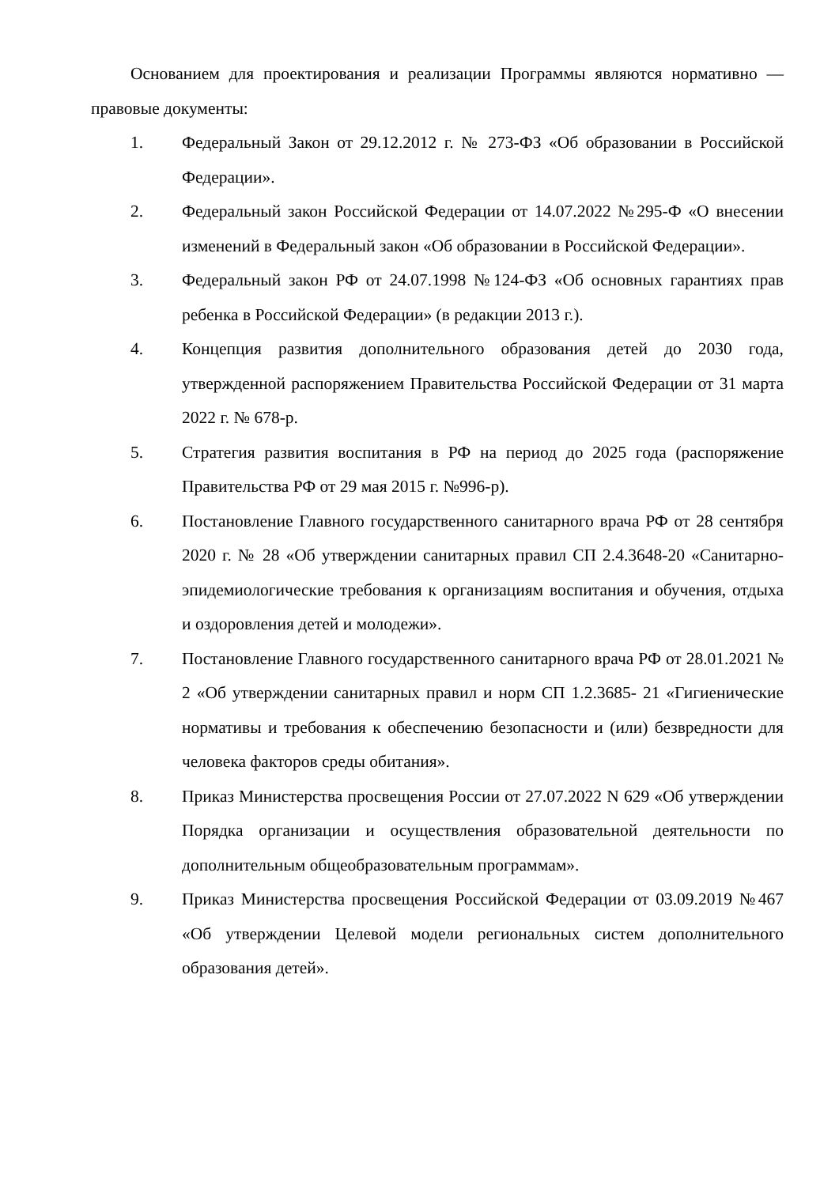Основанием для проектирования и реализации Программы являются нормативно — правовые документы:
1. Федеральный Закон от 29.12.2012 г. № 273-ФЗ «Об образовании в Российской Федерации».
2. Федеральный закон Российской Федерации от 14.07.2022 №295-Ф «О внесении изменений в Федеральный закон «Об образовании в Российской Федерации».
3. Федеральный закон РФ от 24.07.1998 №124-ФЗ «Об основных гарантиях прав ребенка в Российской Федерации» (в редакции 2013 г.).
4. Концепция развития дополнительного образования детей до 2030 года, утвержденной распоряжением Правительства Российской Федерации от 31 марта 2022 г. № 678-р.
5. Стратегия развития воспитания в РФ на период до 2025 года (распоряжение Правительства РФ от 29 мая 2015 г. №996-р).
6. Постановление Главного государственного санитарного врача РФ от 28 сентября 2020 г. № 28 «Об утверждении санитарных правил СП 2.4.3648-20 «Санитарно-эпидемиологические требования к организациям воспитания и обучения, отдыха и оздоровления детей и молодежи».
7. Постановление Главного государственного санитарного врача РФ от 28.01.2021 № 2 «Об утверждении санитарных правил и норм СП 1.2.3685- 21 «Гигиенические нормативы и требования к обеспечению безопасности и (или) безвредности для человека факторов среды обитания».
8. Приказ Министерства просвещения России от 27.07.2022 N 629 «Об утверждении Порядка организации и осуществления образовательной деятельности по дополнительным общеобразовательным программам».
9. Приказ Министерства просвещения Российской Федерации от 03.09.2019 №467 «Об утверждении Целевой модели региональных систем дополнительного образования детей».